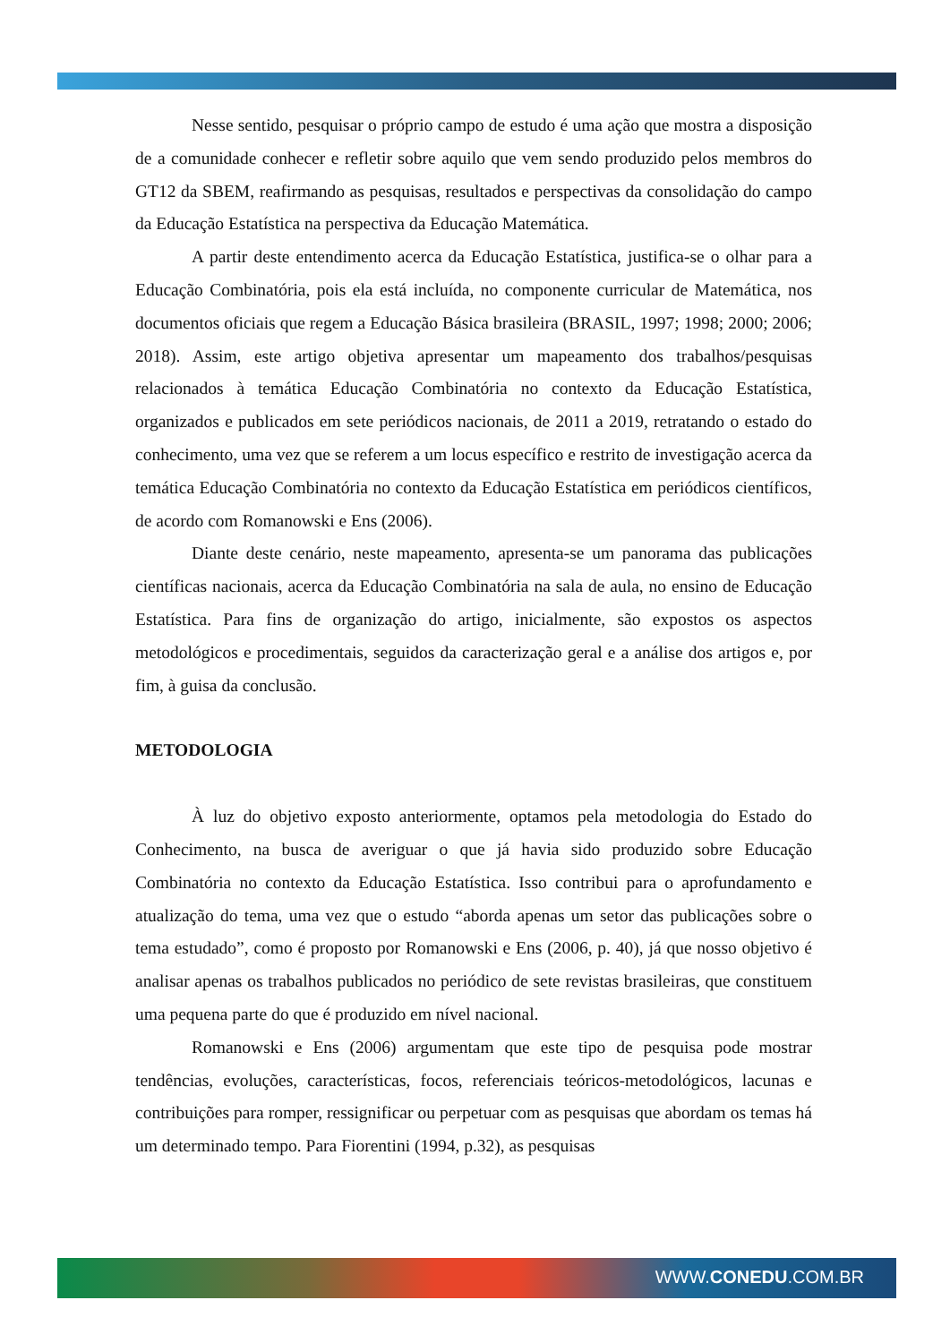Nesse sentido, pesquisar o próprio campo de estudo é uma ação que mostra a disposição de a comunidade conhecer e refletir sobre aquilo que vem sendo produzido pelos membros do GT12 da SBEM, reafirmando as pesquisas, resultados e perspectivas da consolidação do campo da Educação Estatística na perspectiva da Educação Matemática.
A partir deste entendimento acerca da Educação Estatística, justifica-se o olhar para a Educação Combinatória, pois ela está incluída, no componente curricular de Matemática, nos documentos oficiais que regem a Educação Básica brasileira (BRASIL, 1997; 1998; 2000; 2006; 2018). Assim, este artigo objetiva apresentar um mapeamento dos trabalhos/pesquisas relacionados à temática Educação Combinatória no contexto da Educação Estatística, organizados e publicados em sete periódicos nacionais, de 2011 a 2019, retratando o estado do conhecimento, uma vez que se referem a um locus específico e restrito de investigação acerca da temática Educação Combinatória no contexto da Educação Estatística em periódicos científicos, de acordo com Romanowski e Ens (2006).
Diante deste cenário, neste mapeamento, apresenta-se um panorama das publicações científicas nacionais, acerca da Educação Combinatória na sala de aula, no ensino de Educação Estatística. Para fins de organização do artigo, inicialmente, são expostos os aspectos metodológicos e procedimentais, seguidos da caracterização geral e a análise dos artigos e, por fim, à guisa da conclusão.
METODOLOGIA
À luz do objetivo exposto anteriormente, optamos pela metodologia do Estado do Conhecimento, na busca de averiguar o que já havia sido produzido sobre Educação Combinatória no contexto da Educação Estatística. Isso contribui para o aprofundamento e atualização do tema, uma vez que o estudo “aborda apenas um setor das publicações sobre o tema estudado”, como é proposto por Romanowski e Ens (2006, p. 40), já que nosso objetivo é analisar apenas os trabalhos publicados no periódico de sete revistas brasileiras, que constituem uma pequena parte do que é produzido em nível nacional.
Romanowski e Ens (2006) argumentam que este tipo de pesquisa pode mostrar tendências, evoluções, características, focos, referenciais teóricos-metodológicos, lacunas e contribuições para romper, ressignificar ou perpetuar com as pesquisas que abordam os temas há um determinado tempo. Para Fiorentini (1994, p.32), as pesquisas
WWW.CONEDU.COM.BR